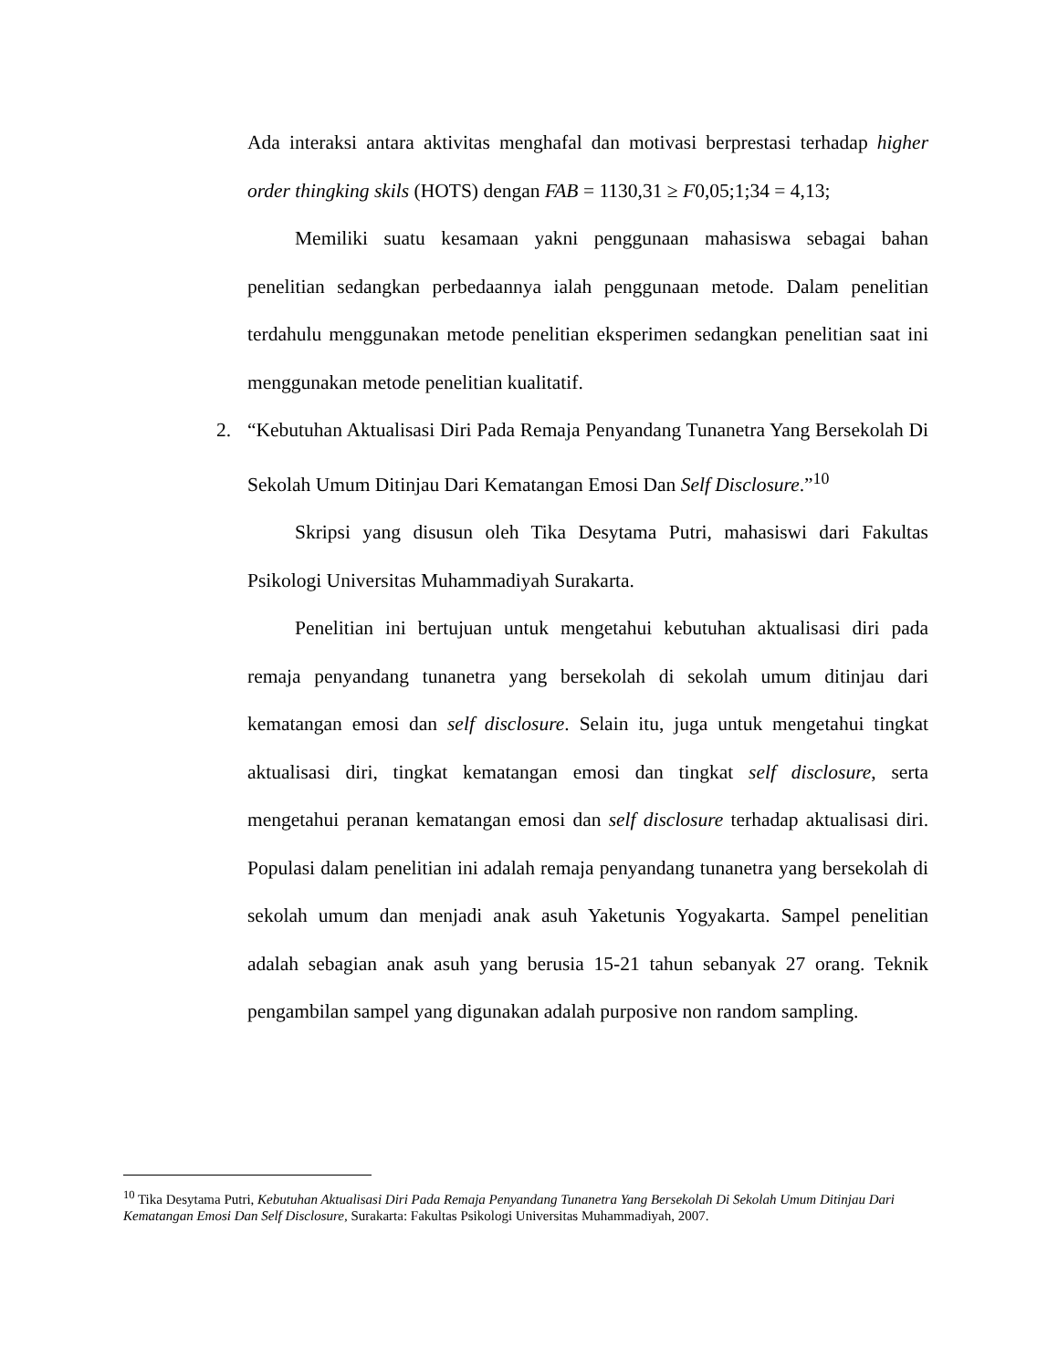Ada interaksi antara aktivitas menghafal dan motivasi berprestasi terhadap higher order thingking skils (HOTS) dengan FAB = 1130,31 ≥ F0,05;1;34 = 4,13;
Memiliki suatu kesamaan yakni penggunaan mahasiswa sebagai bahan penelitian sedangkan perbedaannya ialah penggunaan metode. Dalam penelitian terdahulu menggunakan metode penelitian eksperimen sedangkan penelitian saat ini menggunakan metode penelitian kualitatif.
2. “Kebutuhan Aktualisasi Diri Pada Remaja Penyandang Tunanetra Yang Bersekolah Di Sekolah Umum Ditinjau Dari Kematangan Emosi Dan Self Disclosure.”<sup>10</sup>
Skripsi yang disusun oleh Tika Desytama Putri, mahasiswi dari Fakultas Psikologi Universitas Muhammadiyah Surakarta.
Penelitian ini bertujuan untuk mengetahui kebutuhan aktualisasi diri pada remaja penyandang tunanetra yang bersekolah di sekolah umum ditinjau dari kematangan emosi dan self disclosure. Selain itu, juga untuk mengetahui tingkat aktualisasi diri, tingkat kematangan emosi dan tingkat self disclosure, serta mengetahui peranan kematangan emosi dan self disclosure terhadap aktualisasi diri. Populasi dalam penelitian ini adalah remaja penyandang tunanetra yang bersekolah di sekolah umum dan menjadi anak asuh Yaketunis Yogyakarta. Sampel penelitian adalah sebagian anak asuh yang berusia 15-21 tahun sebanyak 27 orang. Teknik pengambilan sampel yang digunakan adalah purposive non random sampling.
<sup>10</sup> Tika Desytama Putri, Kebutuhan Aktualisasi Diri Pada Remaja Penyandang Tunanetra Yang Bersekolah Di Sekolah Umum Ditinjau Dari Kematangan Emosi Dan Self Disclosure, Surakarta: Fakultas Psikologi Universitas Muhammadiyah, 2007.